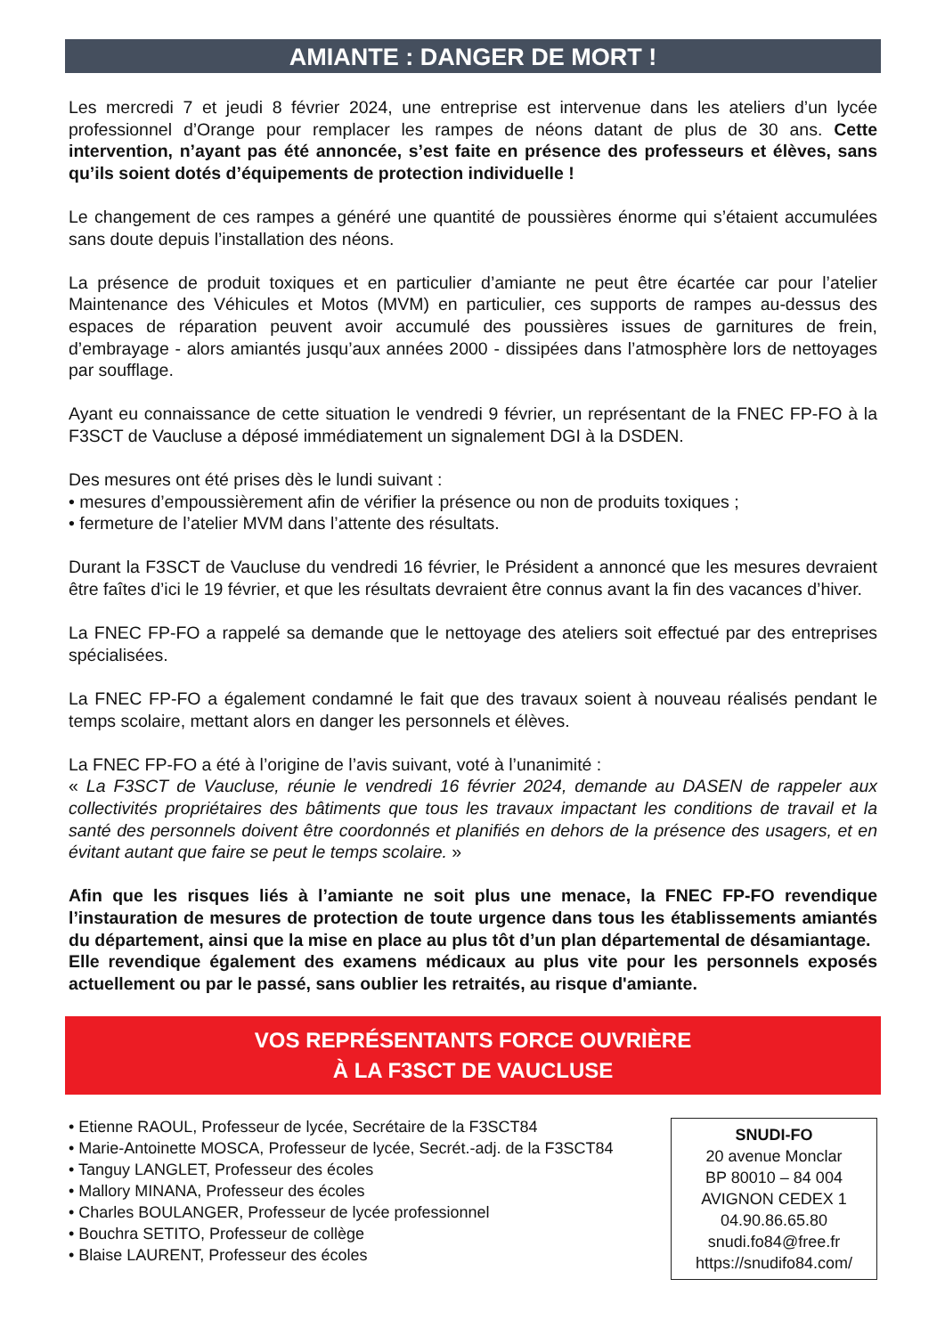AMIANTE : DANGER DE MORT !
Les mercredi 7 et jeudi 8 février 2024, une entreprise est intervenue dans les ateliers d’un lycée professionnel d’Orange pour remplacer les rampes de néons datant de plus de 30 ans. Cette intervention, n’ayant pas été annoncée, s’est faite en présence des professeurs et élèves, sans qu’ils soient dotés d’équipements de protection individuelle !
Le changement de ces rampes a généré une quantité de poussières énorme qui s’étaient accumulées sans doute depuis l’installation des néons.
La présence de produit toxiques et en particulier d’amiante ne peut être écartée car pour l’atelier Maintenance des Véhicules et Motos (MVM) en particulier, ces supports de rampes au-dessus des espaces de réparation peuvent avoir accumulé des poussières issues de garnitures de frein, d’embrayage - alors amiantés jusqu’aux années 2000 - dissipées dans l’atmosphère lors de nettoyages par soufflage.
Ayant eu connaissance de cette situation le vendredi 9 février, un représentant de la FNEC FP-FO à la F3SCT de Vaucluse a déposé immédiatement un signalement DGI à la DSDEN.
Des mesures ont été prises dès le lundi suivant :
• mesures d’empoussièrement afin de vérifier la présence ou non de produits toxiques ;
• fermeture de l’atelier MVM dans l’attente des résultats.
Durant la F3SCT de Vaucluse du vendredi 16 février, le Président a annoncé que les mesures devraient être faîtes d’ici le 19 février, et que les résultats devraient être connus avant la fin des vacances d’hiver.
La FNEC FP-FO a rappelé sa demande que le nettoyage des ateliers soit effectué par des entreprises spécialisées.
La FNEC FP-FO a également condamné le fait que des travaux soient à nouveau réalisés pendant le temps scolaire, mettant alors en danger les personnels et élèves.
La FNEC FP-FO a été à l’origine de l’avis suivant, voté à l’unanimité :
« La F3SCT de Vaucluse, réunie le vendredi 16 février 2024, demande au DASEN de rappeler aux collectivités propriétaires des bâtiments que tous les travaux impactant les conditions de travail et la santé des personnels doivent être coordonnés et planifiés en dehors de la présence des usagers, et en évitant autant que faire se peut le temps scolaire. »
Afin que les risques liés à l’amiante ne soit plus une menace, la FNEC FP-FO revendique l’instauration de mesures de protection de toute urgence dans tous les établissements amiantés du département, ainsi que la mise en place au plus tôt d’un plan départemental de désamiantage.
Elle revendique également des examens médicaux au plus vite pour les personnels exposés actuellement ou par le passé, sans oublier les retraités, au risque d'amiante.
VOS REPRÉSENTANTS FORCE OUVRIÈRE
À LA F3SCT DE VAUCLUSE
• Etienne RAOUL, Professeur de lycée, Secrétaire de la F3SCT84
• Marie-Antoinette MOSCA, Professeur de lycée, Secrét.-adj. de la F3SCT84
• Tanguy LANGLET, Professeur des écoles
• Mallory MINANA, Professeur des écoles
• Charles BOULANGER, Professeur de lycée professionnel
• Bouchra SETITO, Professeur de collège
• Blaise LAURENT, Professeur des écoles
SNUDI-FO
20 avenue Monclar
BP 80010 – 84 004
AVIGNON CEDEX 1
04.90.86.65.80
snudi.fo84@free.fr
https://snudifo84.com/